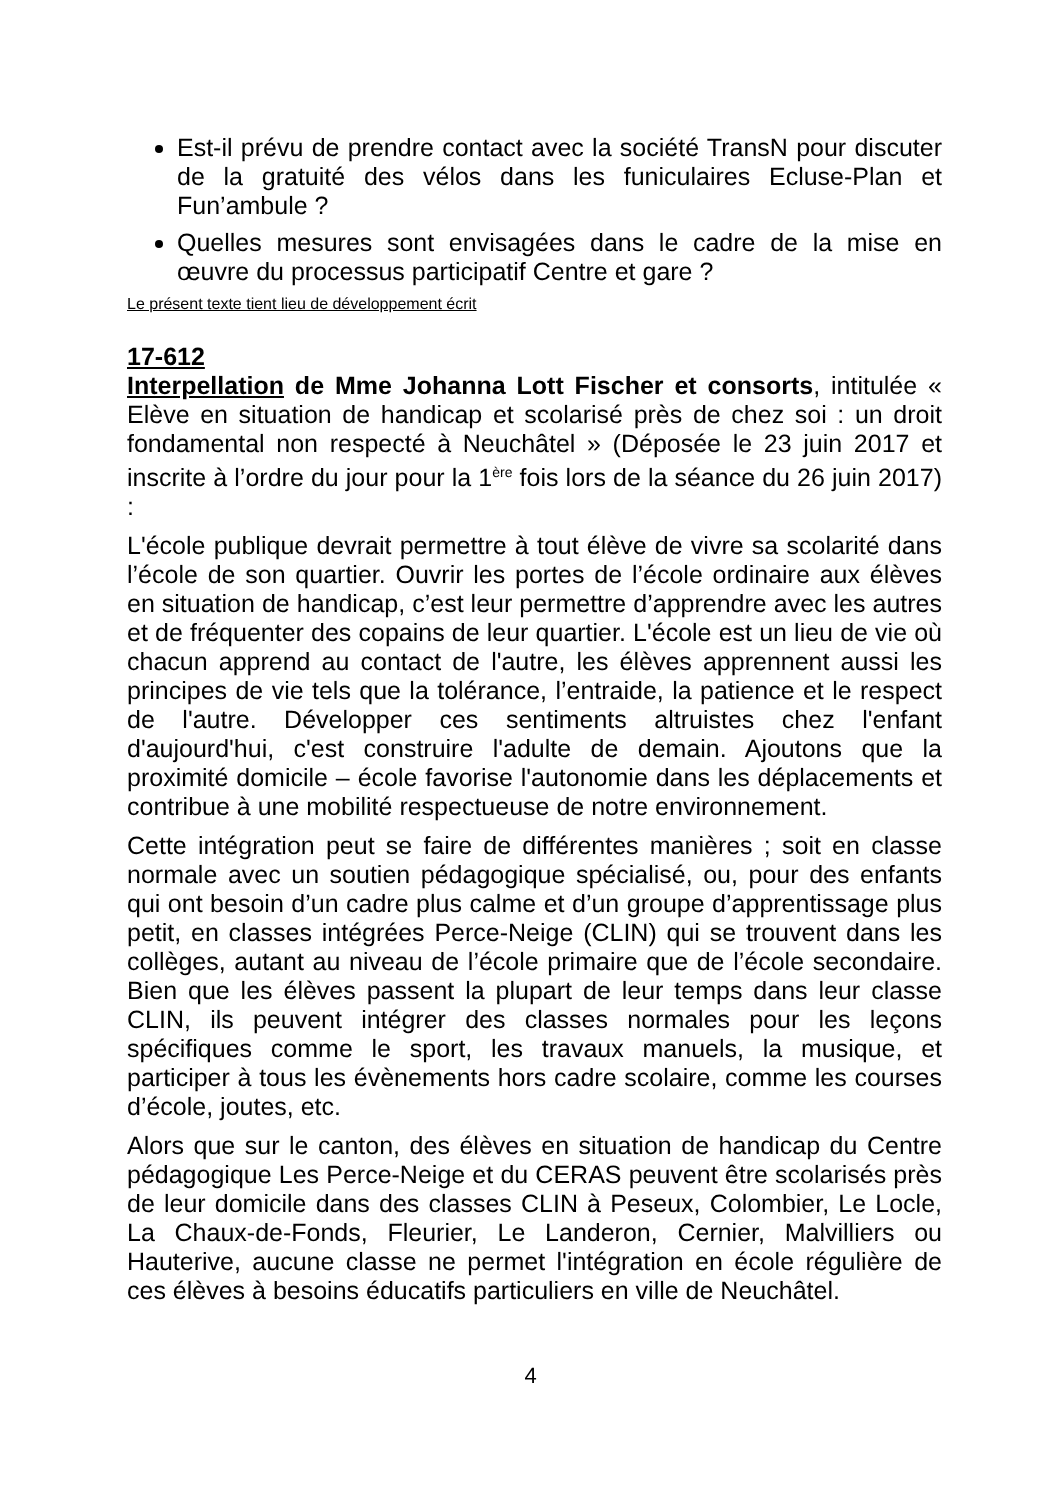Est-il prévu de prendre contact avec la société TransN pour discuter de la gratuité des vélos dans les funiculaires Ecluse-Plan et Fun’ambule ?
Quelles mesures sont envisagées dans le cadre de la mise en œuvre du processus participatif Centre et gare ?
Le présent texte tient lieu de développement écrit
17-612
Interpellation de Mme Johanna Lott Fischer et consorts, intitulée « Elève en situation de handicap et scolarisé près de chez soi : un droit fondamental non respecté à Neuchâtel » (Déposée le 23 juin 2017 et inscrite à l’ordre du jour pour la 1<sup>ère</sup> fois lors de la séance du 26 juin 2017) :
L'école publique devrait permettre à tout élève de vivre sa scolarité dans l’école de son quartier. Ouvrir les portes de l’école ordinaire aux élèves en situation de handicap, c’est leur permettre d’apprendre avec les autres et de fréquenter des copains de leur quartier. L'école est un lieu de vie où chacun apprend au contact de l'autre, les élèves apprennent aussi les principes de vie tels que la tolérance, l’entraide, la patience et le respect de l'autre. Développer ces sentiments altruistes chez l'enfant d'aujourd'hui, c'est construire l'adulte de demain. Ajoutons que la proximité domicile – école favorise l'autonomie dans les déplacements et contribue à une mobilité respectueuse de notre environnement.
Cette intégration peut se faire de différentes manières ; soit en classe normale avec un soutien pédagogique spécialisé, ou, pour des enfants qui ont besoin d’un cadre plus calme et d’un groupe d’apprentissage plus petit, en classes intégrées Perce-Neige (CLIN) qui se trouvent dans les collèges, autant au niveau de l’école primaire que de l’école secondaire. Bien que les élèves passent la plupart de leur temps dans leur classe CLIN, ils peuvent intégrer des classes normales pour les leçons spécifiques comme le sport, les travaux manuels, la musique, et participer à tous les évènements hors cadre scolaire, comme les courses d’école, joutes, etc.
Alors que sur le canton, des élèves en situation de handicap du Centre pédagogique Les Perce-Neige et du CERAS peuvent être scolarisés près de leur domicile dans des classes CLIN à Peseux, Colombier, Le Locle, La Chaux-de-Fonds, Fleurier, Le Landeron, Cernier, Malvilliers ou Hauterive, aucune classe ne permet l'intégration en école régulière de ces élèves à besoins éducatifs particuliers en ville de Neuchâtel.
4